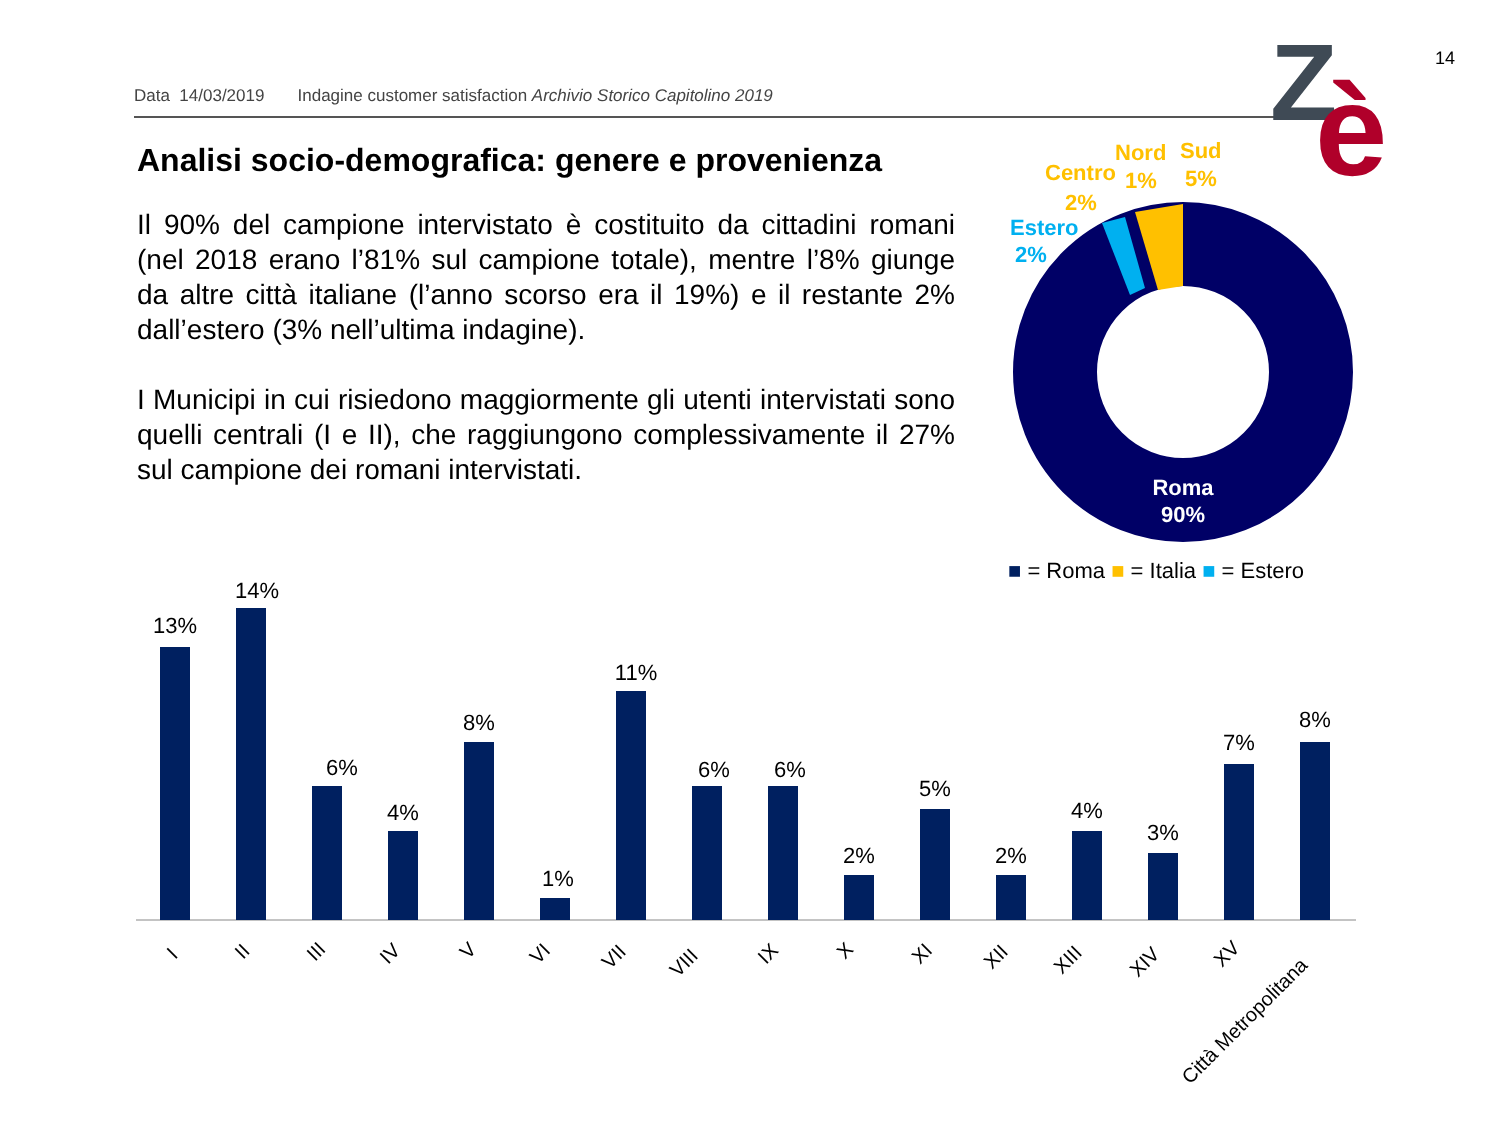Data 14/03/2019 Indagine customer satisfaction Archivio Storico Capitolino 2019
14
Z
è
Analisi socio-demografica: genere e provenienza
Il 90% del campione intervistato è costituito da cittadini romani (nel 2018 erano l’81% sul campione totale), mentre l’8% giunge da altre città italiane (l’anno scorso era il 19%) e il restante 2% dall’estero (3% nell’ultima indagine).
I Municipi in cui risiedono maggiormente gli utenti intervistati sono quelli centrali (I e II), che raggiungono complessivamente il 27% sul campione dei romani intervistati.
Estero
2%
Centro
2%
Nord
1%
Sud
5%
Roma
90%
■ = Roma ■ = Italia ■ = Estero
13%
14%
6%
4%
8%
1%
11%
6%
6%
2%
5%
2%
4%
3%
7%
8%
I
II
III
IV
V
VI
VII
VIII
IX
X
XI
XII
XIII
XIV
XV
Città Metropolitana